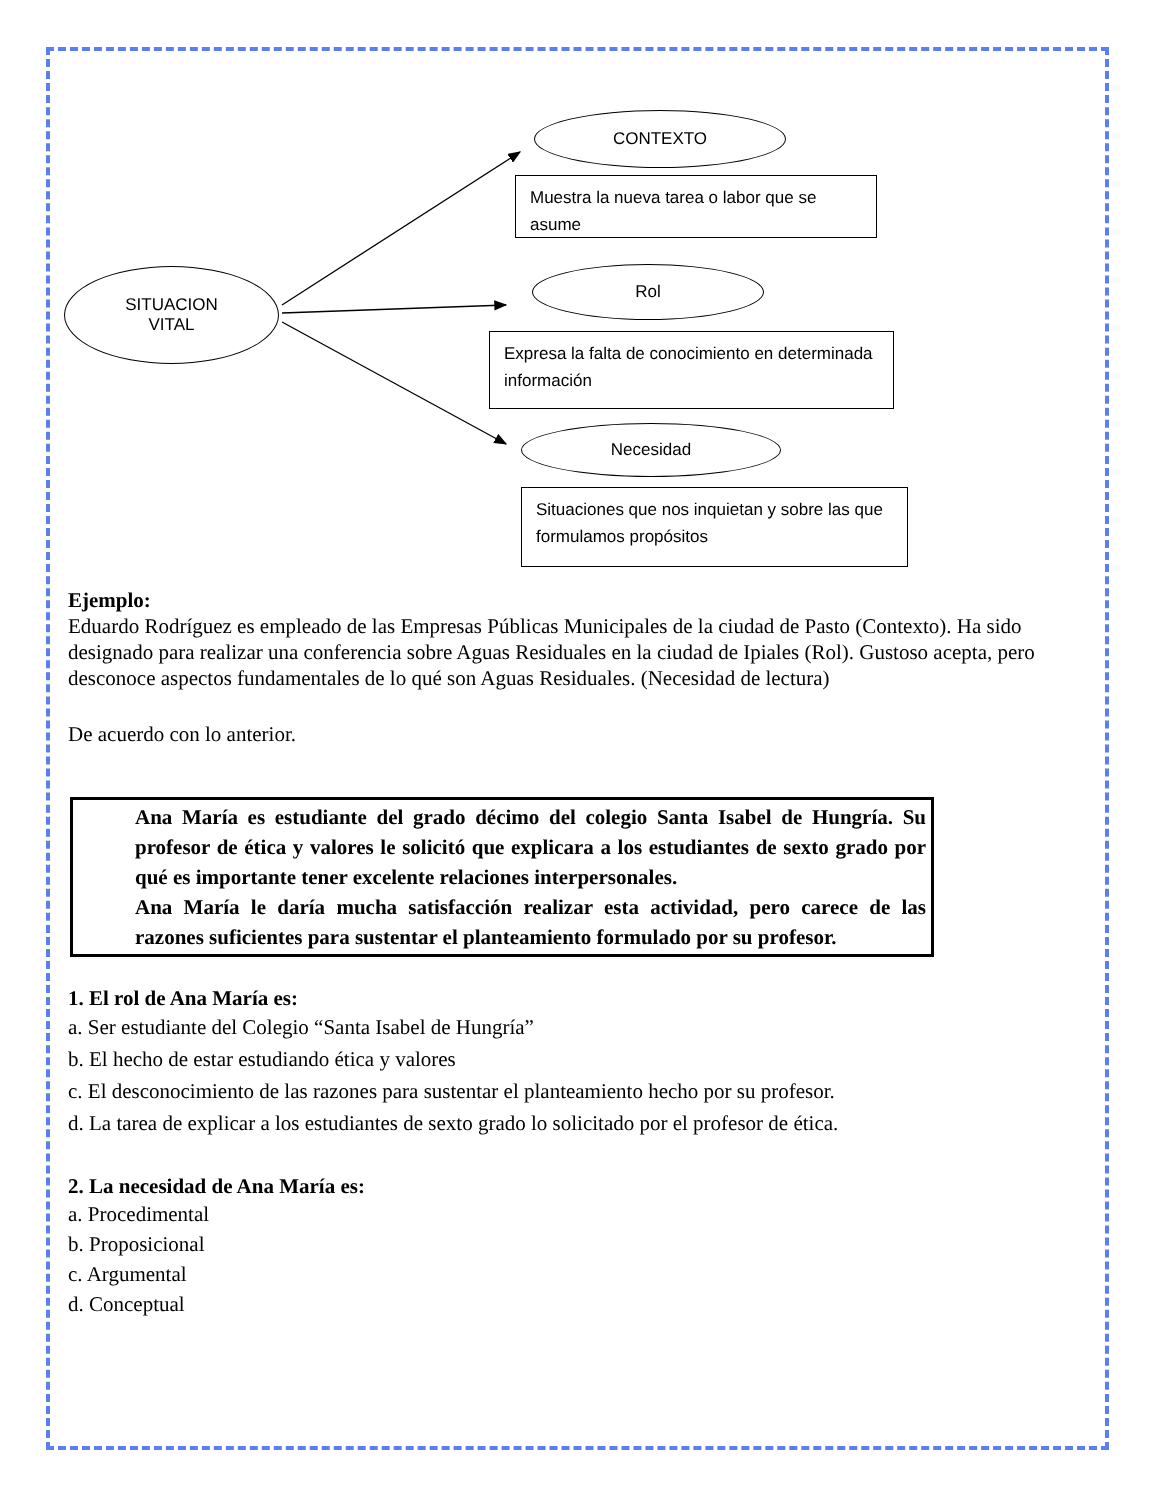SITUACION
VITAL
CONTEXTO
Muestra la nueva tarea o labor que se asume
Rol
Expresa la falta de conocimiento en determinada información
Necesidad
Situaciones que nos inquietan y sobre las que formulamos propósitos
Ejemplo:
Eduardo Rodríguez es empleado de las Empresas Públicas Municipales de la ciudad de Pasto (Contexto). Ha sido designado para realizar una conferencia sobre Aguas Residuales en la ciudad de Ipiales (Rol). Gustoso acepta, pero desconoce aspectos fundamentales de lo qué son Aguas Residuales. (Necesidad de lectura)
De acuerdo con lo anterior.
Ana María es estudiante del grado décimo del colegio Santa Isabel de Hungría. Su profesor de ética y valores le solicitó que explicara a los estudiantes de sexto grado por qué es importante tener excelente relaciones interpersonales.
Ana María le daría mucha satisfacción realizar esta actividad, pero carece de las razones suficientes para sustentar el planteamiento formulado por su profesor.
1. El rol de Ana María es:
a. Ser estudiante del Colegio “Santa Isabel de Hungría”
b. El hecho de estar estudiando ética y valores
c. El desconocimiento de las razones para sustentar el planteamiento hecho por su profesor.
d. La tarea de explicar a los estudiantes de sexto grado lo solicitado por el profesor de ética.
2. La necesidad de Ana María es:
a. Procedimental
b. Proposicional
c. Argumental
d. Conceptual